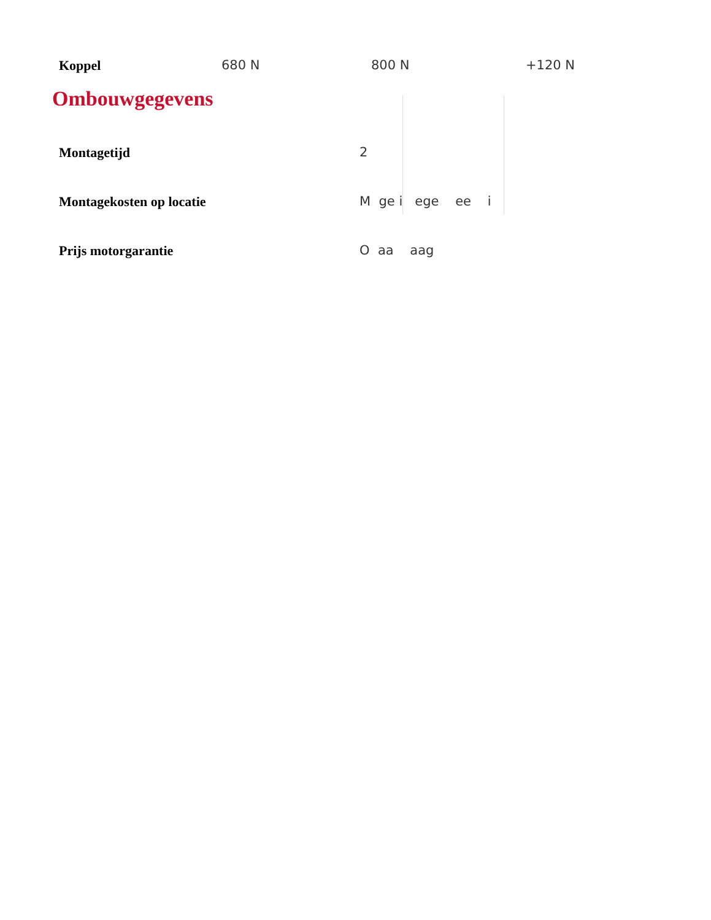| Koppel | 680 N | 800 N | +120 N |
Ombouwgegevens
| Montagetijd | 2 |
| Montagekosten op locatie | M ge i ege ee i |
| Prijs motorgarantie | O aa aag |